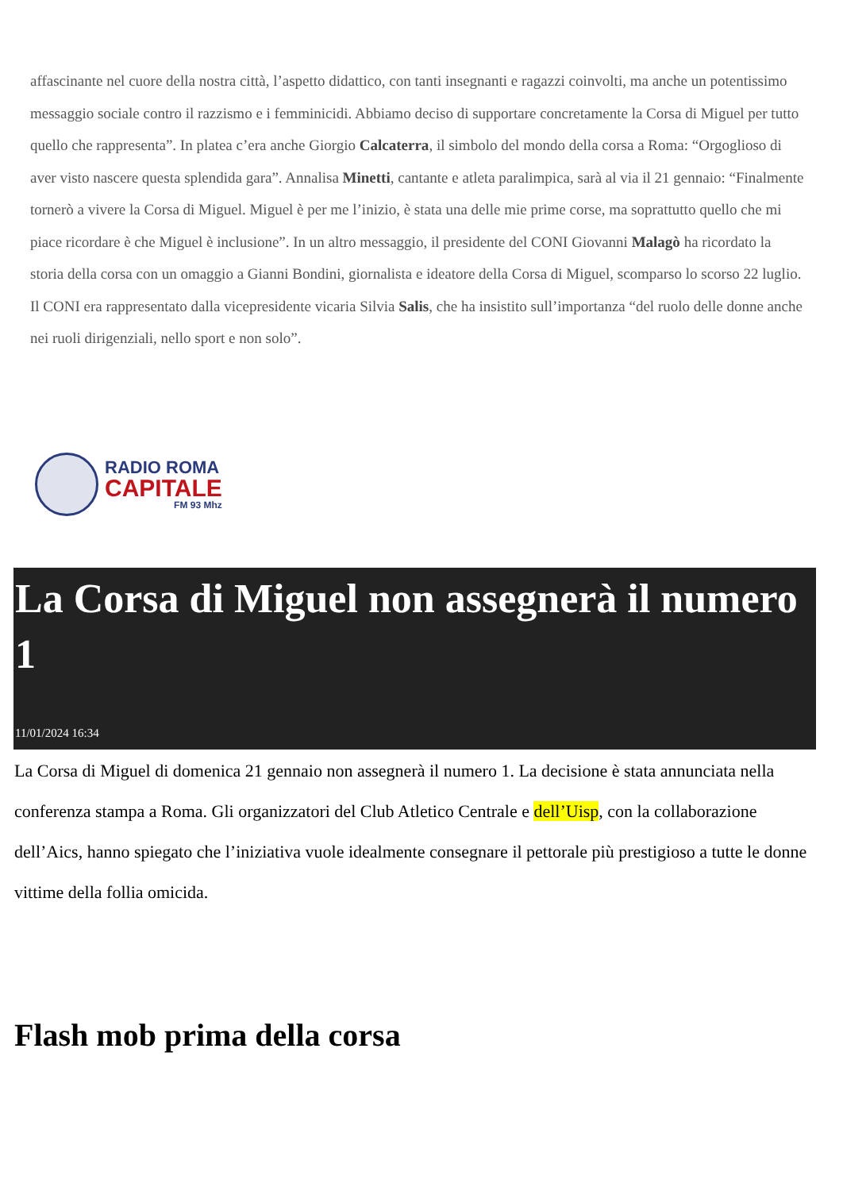affascinante nel cuore della nostra città, l’aspetto didattico, con tanti insegnanti e ragazzi coinvolti, ma anche un potentissimo messaggio sociale contro il razzismo e i femminicidi. Abbiamo deciso di supportare concretamente la Corsa di Miguel per tutto quello che rappresenta”. In platea c’era anche Giorgio Calcaterra, il simbolo del mondo della corsa a Roma: “Orgoglioso di aver visto nascere questa splendida gara”. Annalisa Minetti, cantante e atleta paralimpica, sarà al via il 21 gennaio: “Finalmente tornerò a vivere la Corsa di Miguel. Miguel è per me l’inizio, è stata una delle mie prime corse, ma soprattutto quello che mi piace ricordare è che Miguel è inclusione”. In un altro messaggio, il presidente del CONI Giovanni Malagò ha ricordato la storia della corsa con un omaggio a Gianni Bondini, giornalista e ideatore della Corsa di Miguel, scomparso lo scorso 22 luglio. Il CONI era rappresentato dalla vicepresidente vicaria Silvia Salis, che ha insistito sull’importanza “del ruolo delle donne anche nei ruoli dirigenziali, nello sport e non solo”.
RADIO ROMA
CAPITALE
FM 93 Mhz
La Corsa di Miguel non assegnerà il numero 1
11/01/2024 16:34
La Corsa di Miguel di domenica 21 gennaio non assegnerà il numero 1. La decisione è stata annunciata nella conferenza stampa a Roma. Gli organizzatori del Club Atletico Centrale e dell’Uisp, con la collaborazione dell’Aics, hanno spiegato che l’iniziativa vuole idealmente consegnare il pettorale più prestigioso a tutte le donne vittime della follia omicida.
Flash mob prima della corsa